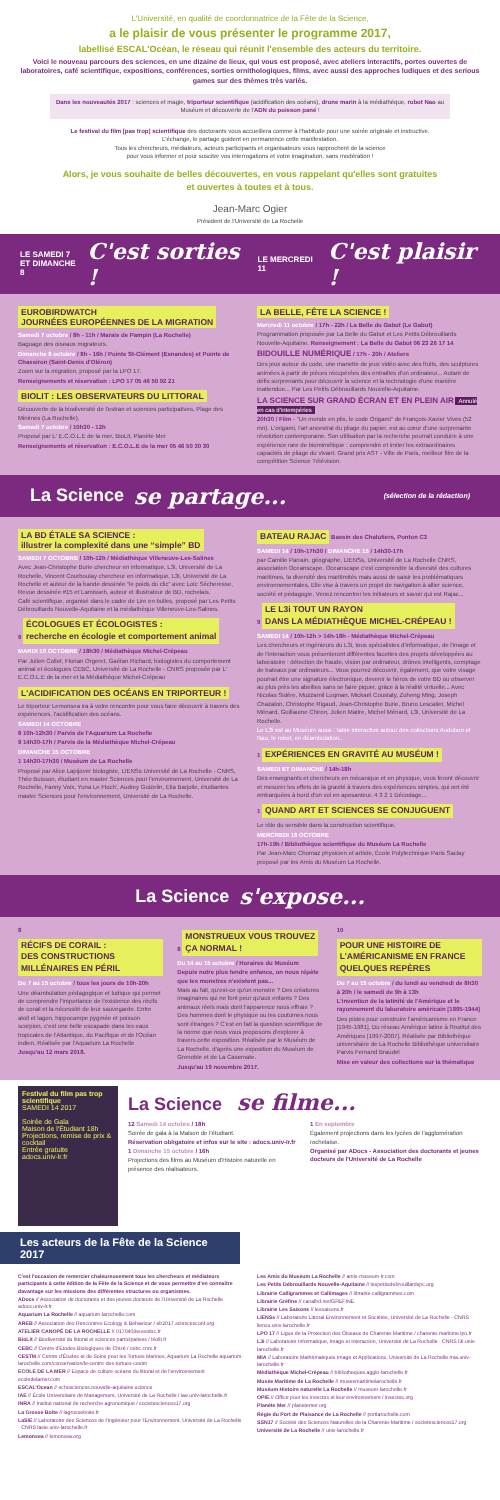L'Université, en qualité de coordonnatrice de la Fête de la Science,
a le plaisir de vous présenter le programme 2017,
labellisé ESCAL'Océan, le réseau qui réunit l'ensemble des acteurs du territoire.
Voici le nouveau parcours des sciences, en une dizaine de lieux, qui vous est proposé, avec ateliers interactifs, portes ouvertes de laboratoires, café scientifique, expositions, conférences, sorties ornithologiques, films, avec aussi des approches ludiques et des serious games sur des thèmes très variés.
Dans les nouveautés 2017 : sciences et magie, triporteur scientifique (acidification des océans), drone marin à la médiathèque, robot Nao au Muséum et découverte de l'ADN du poisson pané !
Le festival du film [pas trop] scientifique des doctorants vous accueillera comme à l'habitude pour une soirée originale et instructive.
L'échange, le partage guident en permanence cette manifestation.
Tous les chercheurs, médiateurs, acteurs participants et organisateurs vous rapprochent de la science
pour vous informer et pour susciter vos interrogations et votre imagination, sans modération !
Alors, je vous souhaite de belles découvertes, en vous rappelant qu'elles sont gratuites
et ouvertes à toutes et à tous.
Jean-Marc Ogier
Président de l'Université de La Rochelle
LE SAMEDI 7
ET DIMANCHE 8 C'est sorties ! LE MERCREDI 11 C'est plaisir !
EUROBIRDWATCH
JOURNÉES EUROPÉENNES DE LA MIGRATION
Samedi 7 octobre / 8h - 11h / Marais de Pampin (La Rochelle)
Baguage des oiseaux migrateurs.
Dimanche 8 octobre / 8h - 16h / Pointe St-Clément (Esnandes) et Pointe de Chassiron (Saint-Denis d'Oléron)
Zoom sur la migration, proposé par la LPO 17.
Renseignements et réservation : LPO 17 05 46 50 92 21
BIOLIT : LES OBSERVATEURS DU LITTORAL
Découverte de la biodiversité de l'estran et sciences participatives, Plage des Minimes (La Rochelle).
Samedi 7 octobre / 10h30 - 12h
Proposé par L' E.C.O.L.E de la mer, BioLit, Planète Mer
Renseignements et réservation : E.C.O.L.E de la mer 05 46 50 30 30
LA BELLE, FÊTE LA SCIENCE !
Mercredi 11 octobre / 17h - 22h / La Belle du Gabut (Le Gabut)
Programmation proposée par La Belle du Gabut et Les Petits Débrouillards Nouvelle-Aquitaine. Renseignement : La Belle du Gabut 06 23 26 17 14
BIDOUILLE NUMÉRIQUE / 17h - 20h / Ateliers
Des jeux autour du code, une manette de jeux vidéo avec des fruits, des sculptures animées à partir de pièces récupérées des entrailles d'un ordinateur... Autant de défis surprenants pour découvrir la science et la technologie d'une manière inattendue... Par Les Petits Débrouillards Nouvelle-Aquitaine.
LA SCIENCE SUR GRAND ÉCRAN ET EN PLEIN AIR Annulé en cas d'intempéries
20h30 / Film - "Un monde en plis, le code Origami" de François-Xavier Vives (52 mn). L'origami, l'art ancestral du pliage du papier, est au cœur d'une surprenante révolution contemporaine. Son utilisation par la recherche pourrait conduire à une expérience rare de biomimétique : comprendre et imiter les extraordinaires capacités de pliage du vivant. Grand prix AST - Ville de Paris, meilleur film de la compétition Science Télévision.
La Science se partage... (sélection de la rédaction)
LA BD ÉTALE SA SCIENCE :
illustrer la complexité dans une “simple” BD
SAMEDI 7 OCTOBRE / 10h-12h / Médiathèque Villeneuve-Les-Salines
Avec Jean-Christophe Burie chercheur en informatique, L3i, Université de La Rochelle, Vincent Courboulay chercheur en informatique, L3i, Université de La Rochelle et auteur de la bande dessinée “le poids du clic” avec Loïc Sécheresse, Revue dessinée #15 et Lamisseb, auteur et illustrateur de BD, rochelais.
Café scientifique, organisé dans le cadre de Lire en bulles, proposé par Les Petits Débrouillards Nouvelle-Aquitaine et la médiathèque Villeneuve-Les-Salines.
9 ÉCOLOGUES ET ÉCOLOGISTES :
recherche en écologie et comportement animal
MARDI 10 OCTOBRE / 18h30 / Médiathèque Michel-Crépeau
Par Julien Collet, Florian Orgeret, Gaétan Richard, biologistes du comportement animal et écologues CEBC, Université de La Rochelle - CNRS proposée par L' E.C.O.L.E de la mer et la Médiathèque Michel-Crépeau
L'ACIDIFICATION DES OCÉANS EN TRIPORTEUR !
Le triporteur Lemonsea ira à votre rencontre pour vous faire découvrir à travers des expériences, l'acidification des océans.
SAMEDI 14 OCTOBRE
8 10h-12h30 / Parvis de l'Aquarium La Rochelle
9 14h30-17h / Parvis de la Médiathèque Michel-Crépeau
DIMANCHE 15 OCTOBRE
1 14h30-17h30 / Muséum de La Rochelle
Proposé par Alice Lapijover biologiste, LIENSs Université de La Rochelle - CNRS, Théo Buisson, étudiant en master Sciences pour l'environnement, Université de La Rochelle, Fanny Voix, Yuna Le Floch', Audrey Guizelin, Elia Barjolle, étudiantes master Sciences pour l'environnement, Université de La Rochelle.
BATEAU RAJAC Bassin des Chalutiers, Ponton C3
SAMEDI 14 / 10h-17h30 / DIMANCHE 15 / 14h30-17h
par Camille Parrain, géographe, LIENSs, Université de La Rochelle CNRS, association Oceanscape. Oceanscape c'est comprendre la diversité des cultures maritimes, la diversité des maritimités mais aussi de saisir les problématiques environnementales. Elle vise à travers un projet de navigation à allier science, société et pédagogie. Venez rencontrer les initiateurs et savoir qui est Rajac...
9 LE L3i TOUT UN RAYON
DANS LA MÉDIATHÈQUE MICHEL-CRÉPEAU !
SAMEDI 14 / 10h-12h > 14h-18h - Médiathèque Michel-Crépeau
Les chercheurs et ingénieurs du L3i, tous spécialistes d'informatique, de l'image et de l'interaction vous présenteront différentes facettes des projets développées au laboratoire : détection de fraude, vision par ordinateur, drônes intelligents, comptage de bateaux par ordinateurs... Vous pourrez découvrir, également, que votre visage pourrait être une signature électronique, devenir le héros de votre BD ou observer au plus près les abeilles sans se faire piquer, grâce à la réalité virtuelle... Avec Nicolas Sidère, Muzzamil Luqman, Mickaël Coustaty, Zuheng Ming, Joseph Chazalon, Christophe Rigaud, Jean-Christophe Burie, Bruno Lescalier, Michel Ménard, Guillaume Chiron, Julien Maitre, Michel Ménard, L3i, Université de La Rochelle.
Le L3i est au Muséum aussi : table interactive autour des collections Audubon et Nao, le robot, en déambulation..
1 EXPÉRIENCES EN GRAVITÉ AU MUSÉUM !
SAMEDI ET DIMANCHE / 14h-18h
Des enseignants et chercheurs en mécanique et en physique, vous feront découvrir et mesurer les effets de la gravité à travers des expériences simples, qui ont été embarquées à bord d'un vol en apesanteur. 4 3 2 1 Décodage...
1 QUAND ART ET SCIENCES SE CONJUGUENT
Le rôle du sensible dans la construction scientifique.
MERCREDI 18 OCTOBRE
17h-19h / Bibliothèque scientifique du Muséum La Rochelle
Par Jean-Marc Chomaz physicien et artiste, École Polytechnique Paris Saclay proposé par les Amis du Muséum La Rochelle.
La Science s'expose...
8 RÉCIFS DE CORAIL :
DES CONSTRUCTIONS MILLÉNAIRES EN PÉRIL
Du 7 au 15 octobre / tous les jours de 10h-20h
Une déambulation pédagogique et ludique qui permet de comprendre l'importance de l'existence des récifs de corail et la nécessité de leur sauvegarde. Entre atoll et lagon, hippocampe pygmée et poisson scorpion, c'est une belle escapade dans les eaux tropicales de l'Atlantique, du Pacifique et de l'Océan indien. Réalisée par l'Aquarium La Rochelle
Jusqu'au 12 mars 2018.
8 MONSTRUEUX VOUS TROUVEZ
ÇA NORMAL !
Du 14 au 15 octobre / Horaires du Muséum
Depuis notre plus tendre enfance, on nous répète que les monstres n'existent pas...
Mais au fait, qu'est-ce qu'un monstre ? Des créatures imaginaires qui ne font peur qu'aux enfants ? Des animaux réels mais dont l'apparence nous effraie ? Des hommes dont le physique ou les coutumes nous sont étranges ? C'est en fait la question scientifique de la norme que nous vous proposons d'explorer à travers cette exposition. Réalisée par le Muséum de La Rochelle, d'après une exposition du Muséum de Grenoble et de La Casemate.
Jusqu'au 19 novembre 2017.
10 POUR UNE HISTOIRE DE L'AMÉRICANISME EN FRANCE QUELQUES REPÈRES
Du 7 au 15 octobre / du lundi au vendredi de 8h30 à 20h / le samedi de 9h à 13h
L'invention de la latinité de l'Amérique et le rayonnement du laboratoire américain [1895-1944]
Des pistes pour construire l'américanisme en France [1945-1981]. Du réseau Amérique latine à l'Institut des Amériques [1997-2007]. Réalisée par Bibliothèque universitaire de La Rochelle Bibliothèque universitaire Parvis Fernand Braudel
Mise en valeur des collections sur la thématique
Festival du film pas trop scientifique
SAMEDI 14 2017
Soirée de Gala
Maison de l'Étudiant 18h
Projections, remise de prix & cocktail
Entrée gratuite
adocs.univ-lr.fr
La Science se filme...
12 Samedi 14 octobre / 18h
Soirée de gala à la Maison de l'étudiant.
Réservation obligatoire et infos sur le site : adocs.univ-lr.fr
1 Dimanche 15 octobre / 16h
Projections des films au Muséum d'Histoire naturelle en présence des réalisateurs.
1 En septembre
Également projections dans les lycées de l'agglomération rochelaise.
Organisé par ADocs - Association des doctorants et jeunes docteurs de l'Université de La Rochelle
Les acteurs de la Fête de la Science 2017
C'est l'occasion de remercier chaleureusement tous les chercheurs et médiateurs participants à cette édition de la Fête de la Science et de vous permettre d'en connaître davantage sur les missions des différentes structures ou organismes.
ADocs // Association de doctorants et des jeunes docteurs de l'Université de La Rochelle adocs.univ-lr.fr
Aquarium La Rochelle // aquarium-larochelle.com
AREB // Association des Rencontres Ecology & Behaviour / eb2017.sciencesconf.org
ATELIER CANOPÉ DE LA ROCHELLE // 0170403w.esidoc.fr
BioLit // Biodiversité du littoral et sciences participatives / biolit.fr
CEBC // Centre d'Études Biologiques de Chizé / cebc.cnrs.fr
CESTM // Centre d'Études et de Soins pour les Tortues Marines, Aquarium La Rochelle aquarium-larochelle.com/conservation/le-centre-des-tortues-cestm
ECOLE DE LA MER // Espace de culture océane du littoral et de l'environnement ecoledelamer.com
ESCAL'Ocean // echosciences.nouvelle-aquitaine.science
IAE // École Universitaire de Management, Université de La Rochelle / iae.univ-larochelle.fr
INRA // Institut national de recherche agronomique / societesciences17.org
La Grosse Boîte // lagrosseboite.fr
LaSIE // Laboratoire des Sciences de l'Ingénieur pour l'Environnement, Université de La Rochelle - CNRS lasie.univ-larochelle.fr
Lemonsea // lemonsea.org
Les Amis du Muséum La Rochelle // amis-museum-lr.com
Les Petits Débrouillards Nouvelle-Aquitaine // lespetitsdebrouillardspc.org
Librairie Calligrammes et Callimages // librairie-calligrammes.com
Librairie Gréfine // canalbd.net/GREFINE
Librairie Les Saisons // lessaisons.fr
LIENSs // Laboratoire Littoral Environnement et Sociétés, Université de La Rochelle - CNRS lienss.univ-larochelle.fr
LPO 17 // Ligue de la Protection des Oiseaux de Charente-Maritime / charente-maritime.lpo.fr
L3i // Laboratoire Informatique, Image et Interaction, Université de La Rochelle - CNRS l3i.univ-larochelle.fr
MIA // Laboratoire Mathématiques Image et Applications, Université de La Rochelle mia.univ-larochelle.fr
Médiathèque Michel-Crépeau // bibliotheques.agglo-larochelle.fr
Musée Maritime de La Rochelle // museemaritimelarochelle.fr
Muséum Histoire naturelle La Rochelle // museum-larochelle.fr
OPIE // Office pour les insectes et leur environnement / insectes.org
Planète Mer // planetemer.org
Régie du Port de Plaisance de La Rochelle // portlarochelle.com
SSN17 // Société des Sciences Naturelles de la Charente-Maritime / societesciences17.org
Université de La Rochelle // univ-larochelle.fr